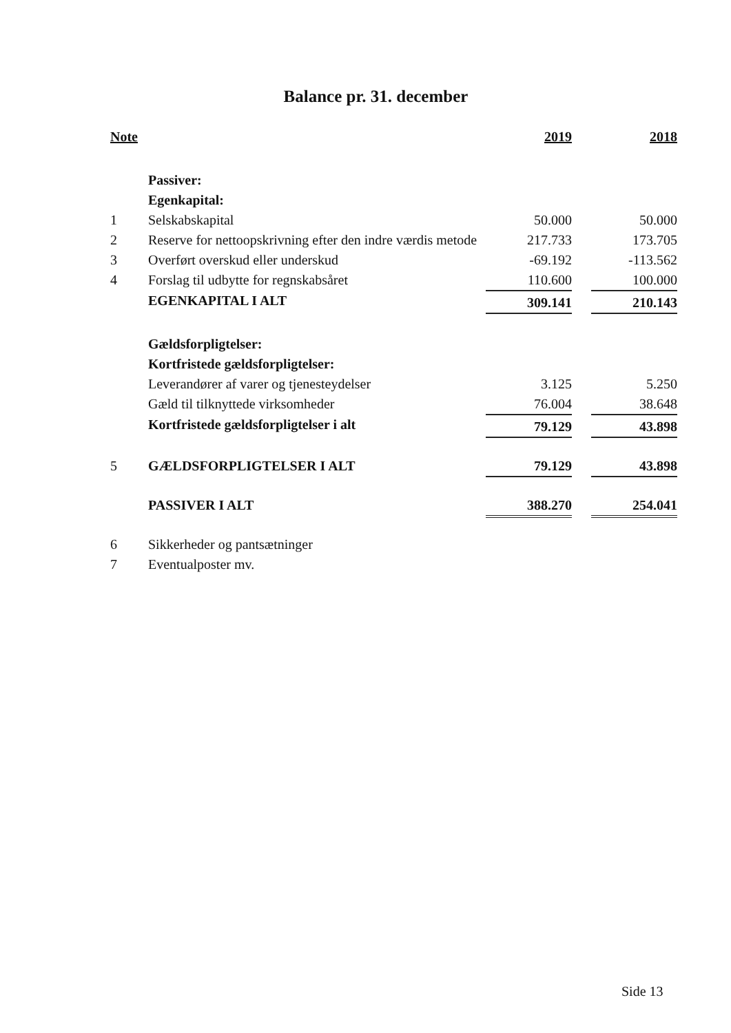Balance pr. 31. december
| Note | | 2019 | | 2018 |
| --- | --- | --- | --- | --- |
| | Passiver: | | | |
| | Egenkapital: | | | |
| 1 | Selskabskapital | 50.000 | | 50.000 |
| 2 | Reserve for nettoopskrivning efter den indre værdis metode | 217.733 | | 173.705 |
| 3 | Overført overskud eller underskud | -69.192 | | -113.562 |
| 4 | Forslag til udbytte for regnskabsåret | 110.600 | | 100.000 |
| | EGENKAPITAL I ALT | 309.141 | | 210.143 |
| | Gældsforpligtelser: | | | |
| | Kortfristede gældsforpligtelser: | | | |
| | Leverandører af varer og tjenesteydelser | 3.125 | | 5.250 |
| | Gæld til tilknyttede virksomheder | 76.004 | | 38.648 |
| | Kortfristede gældsforpligtelser i alt | 79.129 | | 43.898 |
| 5 | GÆLDSFORPLIGTELSER I ALT | 79.129 | | 43.898 |
| | PASSIVER I ALT | 388.270 | | 254.041 |
| 6 | Sikkerheder og pantsætninger | | | |
| 7 | Eventualposter mv. | | | |
Side 13